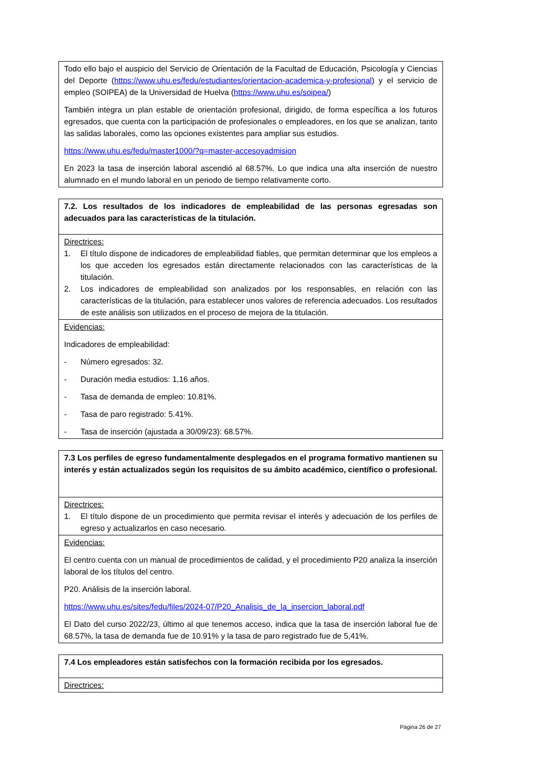| Todo ello bajo el auspicio del Servicio de Orientación de la Facultad de Educación, Psicología y Ciencias del Deporte ( https://www.uhu.es/fedu/estudiantes/orientacion-academica-y-profesional ) y el servicio de empleo (SOIPEA) de la Universidad de Huelva ( https://www.uhu.es/soipea/ ) También integra un plan estable de orientación profesional, dirigido, de forma específica a los futuros egresados, que cuenta con la participación de profesionales o empleadores, en los que se analizan, tanto las salidas laborales, como las opciones existentes para ampliar sus estudios. https://www.uhu.es/fedu/master1000/?q=master-accesoyadmision En 2023 la tasa de inserción laboral ascendió al 68.57%. Lo que indica una alta inserción de nuestro alumnado en el mundo laboral en un periodo de tiempo relativamente corto. |
| 7.2. Los resultados de los indicadores de empleabilidad de las personas egresadas son adecuados para las características de la titulación. |
| Directrices: 1. El título dispone de indicadores de empleabilidad fiables, que permitan determinar que los empleos a los que acceden los egresados están directamente relacionados con las características de la titulación. 2. Los indicadores de empleabilidad son analizados por los responsables, en relación con las características de la titulación, para establecer unos valores de referencia adecuados. Los resultados de este análisis son utilizados en el proceso de mejora de la titulación. |
| Evidencias: Indicadores de empleabilidad: - Número egresados: 32. - Duración media estudios: 1,16 años. - Tasa de demanda de empleo: 10.81%. - Tasa de paro registrado: 5.41%. - Tasa de inserción (ajustada a 30/09/23): 68.57%. |
| 7.3 Los perfiles de egreso fundamentalmente desplegados en el programa formativo mantienen su interés y están actualizados según los requisitos de su ámbito académico, científico o profesional. |
| Directrices: 1. El título dispone de un procedimiento que permita revisar el interés y adecuación de los perfiles de egreso y actualizarlos en caso necesario. |
| Evidencias: El centro cuenta con un manual de procedimientos de calidad, y el procedimiento P20 analiza la inserción laboral de los títulos del centro. P20. Análisis de la inserción laboral. https://www.uhu.es/sites/fedu/files/2024-07/P20_Analisis_de_la_insercion_laboral.pdf El Dato del curso 2022/23, último al que tenemos acceso, indica que la tasa de inserción laboral fue de 68.57%, la tasa de demanda fue de 10.91% y la tasa de paro registrado fue de 5,41%. |
| 7.4 Los empleadores están satisfechos con la formación recibida por los egresados. |
| Directrices: |
Página 26 de 27